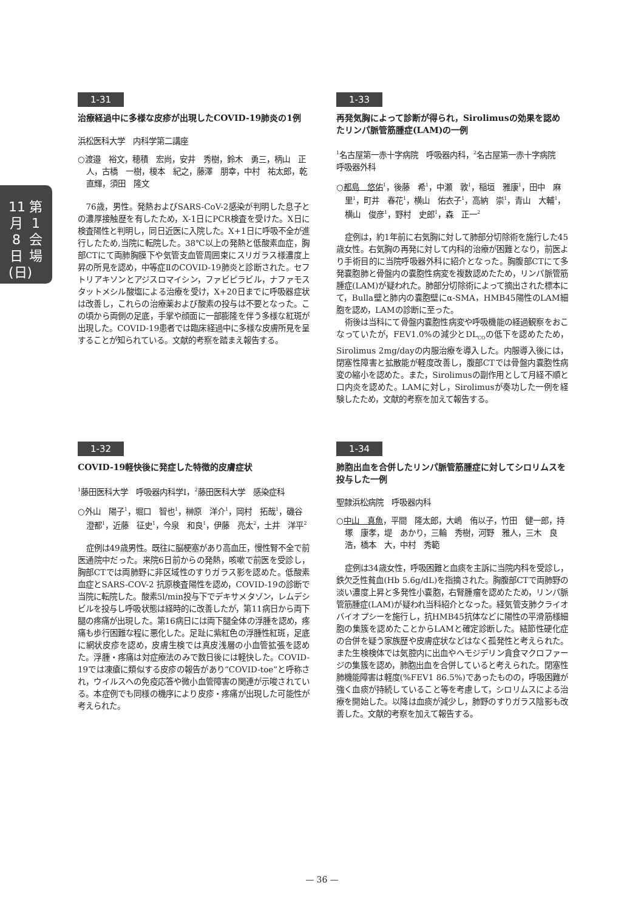11
月
8
日
(日)
第
1
会
場
1-31
治療経過中に多様な皮疹が出現したCOVID-19肺炎の1例
浜松医科大学　内科学第二講座
○渡邉　裕文，穂積　宏尚，安井　秀樹，鈴木　勇三，柄山　正人，古橋　一樹，榎本　紀之，藤澤　朋幸，中村　祐太郎，乾　直輝，須田　隆文
76歳，男性。発熱およびSARS-CoV-2感染が判明した息子との濃厚接触歴を有したため，X-1日にPCR検査を受けた。X日に検査陽性と判明し，同日近医に入院した。X+1日に呼吸不全が進行したため,当院に転院した。38℃以上の発熱と低酸素血症，胸部CTにて両肺胸膜下や気管支血管周囲束にスリガラス様濃度上昇の所見を認め，中等症ⅡのCOVID-19肺炎と診断された。セフトリアキソンとアジスロマイシン，ファビピラビル，ナファモスタットメシル酸塩による治療を受け，X+20日までに呼吸器症状は改善し，これらの治療薬および酸素の投与は不要となった。この頃から両側の足底，手掌や顔面に一部膨隆を伴う多様な紅斑が出現した。COVID-19患者では臨床経過中に多様な皮膚所見を呈することが知られている。文献的考察を踏まえ報告する。
1-33
再発気胸によって診断が得られ，Sirolimusの効果を認めたリンパ脈管筋腫症(LAM)の一例
<sup>1</sup> 名古屋第一赤十字病院　呼吸器内科，<sup>2</sup>名古屋第一赤十字病院　呼吸器外科
○都島　悠佑<sup>1</sup>，後藤　希<sup>1</sup>，中瀬　敦<sup>1</sup>，稲垣　雅康<sup>1</sup>，田中　麻里<sup>1</sup>，町井　春花<sup>1</sup>，横山　佑衣子<sup>1</sup>，高納　崇<sup>1</sup>，青山　大輔<sup>1</sup>，横山　俊彦<sup>1</sup>，野村　史郎<sup>1</sup>，森　正一<sup>2</sup>
症例は，約1年前に右気胸に対して肺部分切除術を施行した45歳女性。右気胸の再発に対して内科的治療が困難となり，前医より手術目的に当院呼吸器外科に紹介となった。胸腹部CTにて多発嚢胞肺と骨盤内の嚢胞性病変を複数認めたため，リンパ脈管筋腫症(LAM)が疑われた。肺部分切除術によって摘出された標本にて，Bulla壁と肺内の嚢胞壁にα-SMA，HMB45陽性のLAM細胞を認め，LAMの診断に至った。
術後は当科にて骨盤内嚢胞性病変や呼吸機能の経過観察をおこなっていたが，FEV1.0%の減少とDL<sub>CO</sub>の低下を認めたため，Sirolimus 2mg/dayの内服治療を導入した。内服導入後には，閉塞性障害と拡散能が軽度改善し，腹部CTでは骨盤内嚢胞性病変の縮小を認めた。また，Sirolimusの副作用として月経不順と口内炎を認めた。LAMに対し，Sirolimusが奏功した一例を経験したため，文献的考察を加えて報告する。
1-32
COVID-19軽快後に発症した特徴的皮膚症状
<sup>1</sup> 藤田医科大学　呼吸器内科学Ⅰ，<sup>2</sup>藤田医科大学　感染症科
○外山　陽子<sup>1</sup>，堀口　智也<sup>1</sup>，榊原　洋介<sup>1</sup>，岡村　拓哉<sup>1</sup>，磯谷　澄都<sup>1</sup>，近藤　征史<sup>1</sup>，今泉　和良<sup>1</sup>，伊藤　亮太<sup>2</sup>，土井　洋平<sup>2</sup>
症例は49歳男性。既往に脳梗塞があり高血圧，慢性腎不全で前医通院中だった。来院6日前からの発熱，咳嗽で前医を受診し，胸部CTでは両肺野に非区域性のすりガラス影を認めた。低酸素血症とSARS-COV-2 抗原検査陽性を認め，COVID-19の診断で当院に転院した。酸素5l/min投与下でデキサメタゾン，レムデシビルを投与し呼吸状態は経時的に改善したが，第11病日から両下腿の疼痛が出現した。第16病日には両下腿全体の浮腫を認め，疼痛も歩行困難な程に悪化した。足趾に紫紅色の浮腫性紅斑，足底に網状皮疹を認め，皮膚生検では真皮浅層の小血管拡張を認めた。浮腫・疼痛は対症療法のみで数日後には軽快した。COVID-19では凍瘡に類似する皮疹の報告があり“COVID-toe”と呼称され，ウイルスへの免疫応答や微小血管障害の関連が示唆されている。本症例でも同様の機序により皮疹・疼痛が出現した可能性が考えられた。
1-34
肺胞出血を合併したリンパ脈管筋腫症に対してシロリムスを投与した一例
聖隷浜松病院　呼吸器内科
○中山　真魚，平間　隆太郎，大嶋　侑以子，竹田　健一郎，持塚　康孝，堤　あかり，三輪　秀樹，河野　雅人，三木　良浩，橋本　大，中村　秀範
症例は34歳女性，呼吸困難と血痰を主訴に当院内科を受診し，鉄欠乏性貧血(Hb 5.6g/dL)を指摘された。胸腹部CTで両肺野の淡い濃度上昇と多発性小嚢胞，右腎腫瘤を認めたため，リンパ脈管筋腫症(LAM)が疑われ当科紹介となった。経気管支肺クライオバイオプシーを施行し，抗HMB45抗体などに陽性の平滑筋様細胞の集簇を認めたことからLAMと確定診断した。結節性硬化症の合併を疑う家族歴や皮膚症状などはなく孤発性と考えられた。また生検検体では気腔内に出血やヘモジデリン貪食マクロファージの集簇を認め，肺胞出血を合併していると考えられた。閉塞性肺機能障害は軽度(%FEV1 86.5%)であったものの，呼吸困難が強く血痰が持続していること等を考慮して，シロリムスによる治療を開始した。以降は血痰が減少し，肺野のすりガラス陰影も改善した。文献的考察を加えて報告する。
— 36 —